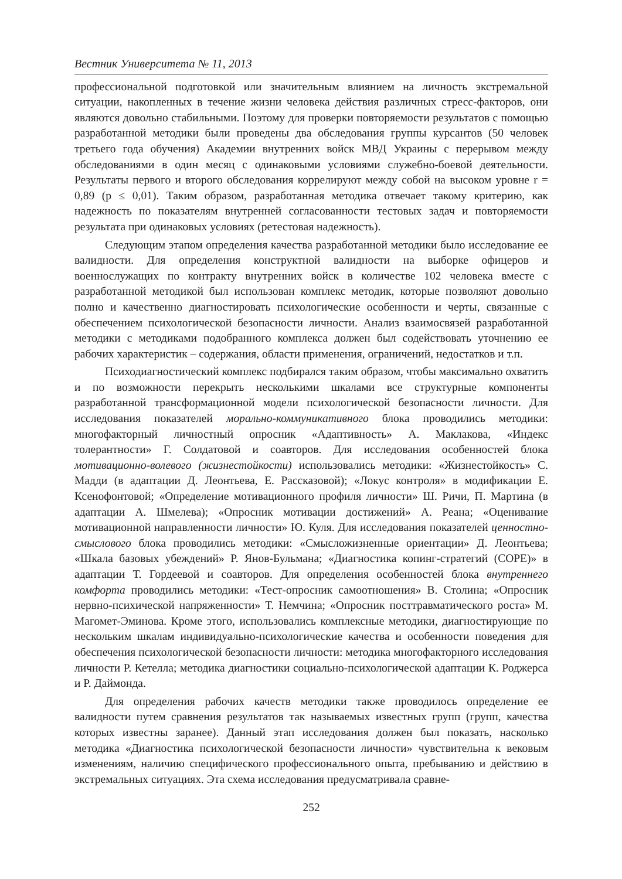Вестник Университета № 11, 2013
профессиональной подготовкой или значительным влиянием на личность экстремальной ситуации, накопленных в течение жизни человека действия различных стресс-факторов, они являются довольно стабильными. Поэтому для проверки повторяемости результатов с помощью разработанной методики были проведены два обследования группы курсантов (50 человек третьего года обучения) Академии внутренних войск МВД Украины с перерывом между обследованиями в один месяц с одинаковыми условиями служебно-боевой деятельности. Результаты первого и второго обследования коррелируют между собой на высоком уровне r = 0,89 (p ≤ 0,01). Таким образом, разработанная методика отвечает такому критерию, как надежность по показателям внутренней согласованности тестовых задач и повторяемости результата при одинаковых условиях (ретестовая надежность).
Следующим этапом определения качества разработанной методики было исследование ее валидности. Для определения конструктной валидности на выборке офицеров и военнослужащих по контракту внутренних войск в количестве 102 человека вместе с разработанной методикой был использован комплекс методик, которые позволяют довольно полно и качественно диагностировать психологические особенности и черты, связанные с обеспечением психологической безопасности личности. Анализ взаимосвязей разработанной методики с методиками подобранного комплекса должен был содействовать уточнению ее рабочих характеристик – содержания, области применения, ограничений, недостатков и т.п.
Психодиагностический комплекс подбирался таким образом, чтобы максимально охватить и по возможности перекрыть несколькими шкалами все структурные компоненты разработанной трансформационной модели психологической безопасности личности. Для исследования показателей морально-коммуникативного блока проводились методики: многофакторный личностный опросник «Адаптивность» А. Маклакова, «Индекс толерантности» Г. Солдатовой и соавторов. Для исследования особенностей блока мотивационно-волевого (жизнестойкости) использовались методики: «Жизнестойкость» С. Мадди (в адаптации Д. Леонтьева, Е. Рассказовой); «Локус контроля» в модификации Е. Ксенофонтовой; «Определение мотивационного профиля личности» Ш. Ричи, П. Мартина (в адаптации А. Шмелева); «Опросник мотивации достижений» А. Реана; «Оценивание мотивационной направленности личности» Ю. Куля. Для исследования показателей ценностно-смыслового блока проводились методики: «Смысложизненные ориентации» Д. Леонтьева; «Шкала базовых убеждений» Р. Янов-Бульмана; «Диагностика копинг-стратегий (COPE)» в адаптации Т. Гордеевой и соавторов. Для определения особенностей блока внутреннего комфорта проводились методики: «Тест-опросник самоотношения» В. Столина; «Опросник нервно-психической напряженности» Т. Немчина; «Опросник посттравматического роста» М. Магомет-Эминова. Кроме этого, использовались комплексные методики, диагностирующие по нескольким шкалам индивидуально-психологические качества и особенности поведения для обеспечения психологической безопасности личности: методика многофакторного исследования личности Р. Кетелла; методика диагностики социально-психологической адаптации К. Роджерса и Р. Даймонда.
Для определения рабочих качеств методики также проводилось определение ее валидности путем сравнения результатов так называемых известных групп (групп, качества которых известны заранее). Данный этап исследования должен был показать, насколько методика «Диагностика психологической безопасности личности» чувствительна к вековым изменениям, наличию специфического профессионального опыта, пребыванию и действию в экстремальных ситуациях. Эта схема исследования предусматривала сравне-
252